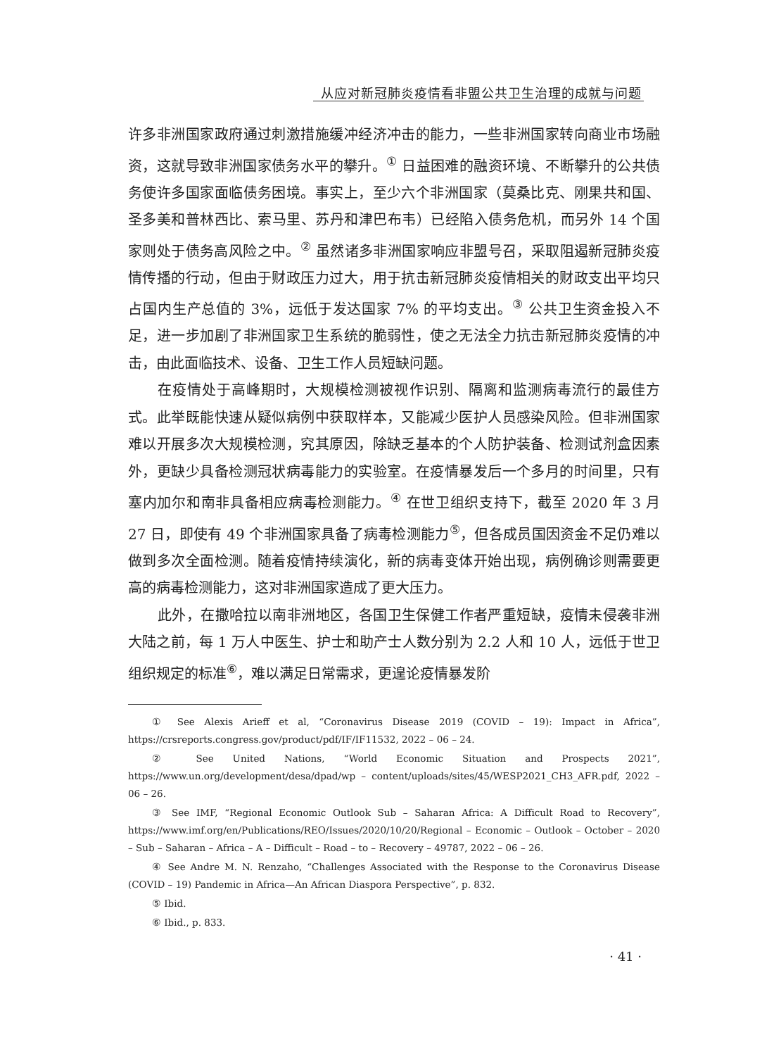从应对新冠肺炎疫情看非盟公共卫生治理的成就与问题
许多非洲国家政府通过刺激措施缓冲经济冲击的能力，一些非洲国家转向商业市场融资，这就导致非洲国家债务水平的攀升。<sup>①</sup> 日益困难的融资环境、不断攀升的公共债务使许多国家面临债务困境。事实上，至少六个非洲国家（莫桑比克、刚果共和国、圣多美和普林西比、索马里、苏丹和津巴布韦）已经陷入债务危机，而另外 14 个国家则处于债务高风险之中。<sup>②</sup> 虽然诸多非洲国家响应非盟号召，采取阻遏新冠肺炎疫情传播的行动，但由于财政压力过大，用于抗击新冠肺炎疫情相关的财政支出平均只占国内生产总值的 3%，远低于发达国家 7% 的平均支出。<sup>③</sup> 公共卫生资金投入不足，进一步加剧了非洲国家卫生系统的脆弱性，使之无法全力抗击新冠肺炎疫情的冲击，由此面临技术、设备、卫生工作人员短缺问题。
在疫情处于高峰期时，大规模检测被视作识别、隔离和监测病毒流行的最佳方式。此举既能快速从疑似病例中获取样本，又能减少医护人员感染风险。但非洲国家难以开展多次大规模检测，究其原因，除缺乏基本的个人防护装备、检测试剂盒因素外，更缺少具备检测冠状病毒能力的实验室。在疫情暴发后一个多月的时间里，只有塞内加尔和南非具备相应病毒检测能力。<sup>④</sup> 在世卫组织支持下，截至 2020 年 3 月 27 日，即使有 49 个非洲国家具备了病毒检测能力<sup>⑤</sup>，但各成员国因资金不足仍难以做到多次全面检测。随着疫情持续演化，新的病毒变体开始出现，病例确诊则需要更高的病毒检测能力，这对非洲国家造成了更大压力。
此外，在撒哈拉以南非洲地区，各国卫生保健工作者严重短缺，疫情未侵袭非洲大陆之前，每 1 万人中医生、护士和助产士人数分别为 2.2 人和 10 人，远低于世卫组织规定的标准<sup>⑥</sup>，难以满足日常需求，更遑论疫情暴发阶
① See Alexis Arieff et al, “Coronavirus Disease 2019 (COVID – 19): Impact in Africa”, https://crsreports.congress.gov/product/pdf/IF/IF11532, 2022 – 06 – 24.
② See United Nations, “World Economic Situation and Prospects 2021”, https://www.un.org/development/desa/dpad/wp – content/uploads/sites/45/WESP2021_CH3_AFR.pdf, 2022 – 06 – 26.
③ See IMF, “Regional Economic Outlook Sub – Saharan Africa: A Difficult Road to Recovery”, https://www.imf.org/en/Publications/REO/Issues/2020/10/20/Regional – Economic – Outlook – October – 2020 – Sub – Saharan – Africa – A – Difficult – Road – to – Recovery – 49787, 2022 – 06 – 26.
④ See Andre M. N. Renzaho, “Challenges Associated with the Response to the Coronavirus Disease (COVID – 19) Pandemic in Africa—An African Diaspora Perspective”, p. 832.
⑤ Ibid.
⑥ Ibid., p. 833.
· 41 ·